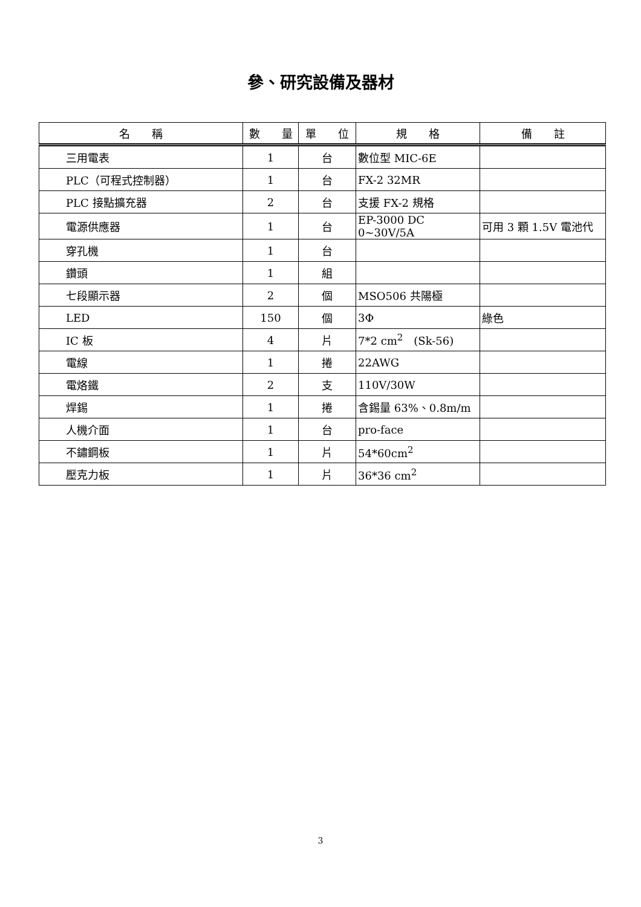參、研究設備及器材
| 名 稱 | 數 量 | 單 位 | 規 格 | 備 註 |
| --- | --- | --- | --- | --- |
| 三用電表 | 1 | 台 | 數位型 MIC-6E | |
| PLC（可程式控制器） | 1 | 台 | FX-2 32MR | |
| PLC 接點擴充器 | 2 | 台 | 支援 FX-2 規格 | |
| 電源供應器 | 1 | 台 | EP-3000 DC 0~30V/5A | 可用 3 顆 1.5V 電池代 |
| 穿孔機 | 1 | 台 | | |
| 鑽頭 | 1 | 組 | | |
| 七段顯示器 | 2 | 個 | MSO506 共陽極 | |
| LED | 150 | 個 | 3Φ | 綠色 |
| IC 板 | 4 | 片 | 7*2 cm<sup>2</sup> (Sk-56) | |
| 電線 | 1 | 捲 | 22AWG | |
| 電烙鐵 | 2 | 支 | 110V/30W | |
| 焊錫 | 1 | 捲 | 含錫量 63%、0.8m/m | |
| 人機介面 | 1 | 台 | pro-face | |
| 不鏽鋼板 | 1 | 片 | 54*60cm<sup>2</sup> | |
| 壓克力板 | 1 | 片 | 36*36 cm<sup>2</sup> | |
3